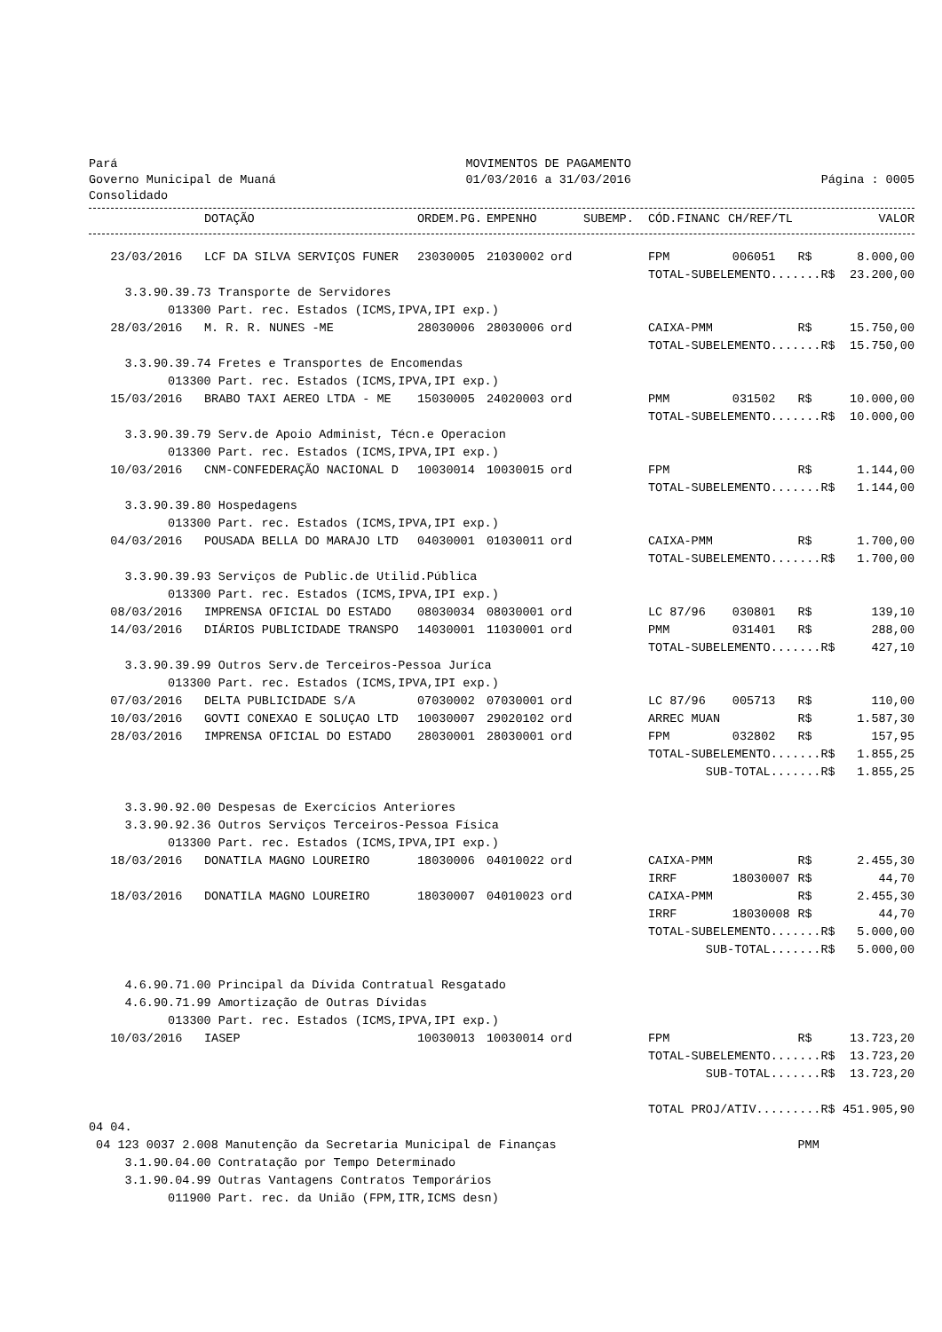Pará
Governo Municipal de Muaná
Consolidado
MOVIMENTOS DE PAGAMENTO
01/03/2016 a 31/03/2016
Página : 0005
| | DOTAÇÃO | ORDEM.PG. | EMPENHO | SUBEMP. | CÓD.FINANC | CH/REF/TL | | VALOR |
| --- | --- | --- | --- | --- | --- | --- | --- | --- |
| 23/03/2016 | LCF DA SILVA SERVIÇOS FUNER | 23030005 | 21030002 | ord | FPM | 006051 | R$ | 8.000,00 |
| | | | | | TOTAL-SUBELEMENTO.......R$ | | | 23.200,00 |
| 3.3.90.39.73 Transporte de Servidores | | | | | | | | |
| 013300 Part. rec. Estados (ICMS,IPVA,IPI exp.) | | | | | | | | |
| 28/03/2016 | M. R. R. NUNES -ME | 28030006 | 28030006 | ord | CAIXA-PMM | | R$ | 15.750,00 |
| | | | | | TOTAL-SUBELEMENTO.......R$ | | | 15.750,00 |
| 3.3.90.39.74 Fretes e Transportes de Encomendas | | | | | | | | |
| 013300 Part. rec. Estados (ICMS,IPVA,IPI exp.) | | | | | | | | |
| 15/03/2016 | BRABO TAXI AEREO LTDA - ME | 15030005 | 24020003 | ord | PMM | 031502 | R$ | 10.000,00 |
| | | | | | TOTAL-SUBELEMENTO.......R$ | | | 10.000,00 |
| 3.3.90.39.79 Serv.de Apoio Administ, Técn.e Operacion | | | | | | | | |
| 013300 Part. rec. Estados (ICMS,IPVA,IPI exp.) | | | | | | | | |
| 10/03/2016 | CNM-CONFEDERAÇÃO NACIONAL D | 10030014 | 10030015 | ord | FPM | | R$ | 1.144,00 |
| | | | | | TOTAL-SUBELEMENTO.......R$ | | | 1.144,00 |
| 3.3.90.39.80 Hospedagens | | | | | | | | |
| 013300 Part. rec. Estados (ICMS,IPVA,IPI exp.) | | | | | | | | |
| 04/03/2016 | POUSADA BELLA DO MARAJO LTD | 04030001 | 01030011 | ord | CAIXA-PMM | | R$ | 1.700,00 |
| | | | | | TOTAL-SUBELEMENTO.......R$ | | | 1.700,00 |
| 3.3.90.39.93 Serviços de Public.de Utilid.Pública | | | | | | | | |
| 013300 Part. rec. Estados (ICMS,IPVA,IPI exp.) | | | | | | | | |
| 08/03/2016 | IMPRENSA OFICIAL DO ESTADO | 08030034 | 08030001 | ord | LC 87/96 | 030801 | R$ | 139,10 |
| 14/03/2016 | DIÁRIOS PUBLICIDADE TRANSPO | 14030001 | 11030001 | ord | PMM | 031401 | R$ | 288,00 |
| | | | | | TOTAL-SUBELEMENTO.......R$ | | | 427,10 |
| 3.3.90.39.99 Outros Serv.de Terceiros-Pessoa Juríca | | | | | | | | |
| 013300 Part. rec. Estados (ICMS,IPVA,IPI exp.) | | | | | | | | |
| 07/03/2016 | DELTA PUBLICIDADE S/A | 07030002 | 07030001 | ord | LC 87/96 | 005713 | R$ | 110,00 |
| 10/03/2016 | GOVTI CONEXAO E SOLUÇAO LTD | 10030007 | 29020102 | ord | ARREC MUAN | | R$ | 1.587,30 |
| 28/03/2016 | IMPRENSA OFICIAL DO ESTADO | 28030001 | 28030001 | ord | FPM | 032802 | R$ | 157,95 |
| | | | | | TOTAL-SUBELEMENTO.......R$ | | | 1.855,25 |
| | | | | | SUB-TOTAL.......R$ | | | 1.855,25 |
| 3.3.90.92.00 Despesas de Exercícios Anteriores | | | | | | | | |
| 3.3.90.92.36 Outros Serviços Terceiros-Pessoa Física | | | | | | | | |
| 013300 Part. rec. Estados (ICMS,IPVA,IPI exp.) | | | | | | | | |
| 18/03/2016 | DONATILA MAGNO LOUREIRO | 18030006 | 04010022 | ord | CAIXA-PMM | | R$ | 2.455,30 |
| | | | | | IRRF | 18030007 | R$ | 44,70 |
| 18/03/2016 | DONATILA MAGNO LOUREIRO | 18030007 | 04010023 | ord | CAIXA-PMM | | R$ | 2.455,30 |
| | | | | | IRRF | 18030008 | R$ | 44,70 |
| | | | | | TOTAL-SUBELEMENTO.......R$ | | | 5.000,00 |
| | | | | | SUB-TOTAL.......R$ | | | 5.000,00 |
| 4.6.90.71.00 Principal da Dívida Contratual Resgatado | | | | | | | | |
| 4.6.90.71.99 Amortização de Outras Dívidas | | | | | | | | |
| 013300 Part. rec. Estados (ICMS,IPVA,IPI exp.) | | | | | | | | |
| 10/03/2016 | IASEP | 10030013 | 10030014 | ord | FPM | | R$ | 13.723,20 |
| | | | | | TOTAL-SUBELEMENTO.......R$ | | | 13.723,20 |
| | | | | | SUB-TOTAL.......R$ | | | 13.723,20 |
| | | | | | TOTAL PROJ/ATIV.........R$ | | | 451.905,90 |
| 04 04. | | | | | | | | |
| 04 123 0037 2.008 Manutenção da Secretaria Municipal de Finanças | | | | | | | PMM | |
| 3.1.90.04.00 Contratação por Tempo Determinado | | | | | | | | |
| 3.1.90.04.99 Outras Vantagens Contratos Temporários | | | | | | | | |
| 011900 Part. rec. da União (FPM,ITR,ICMS desn) | | | | | | | | |